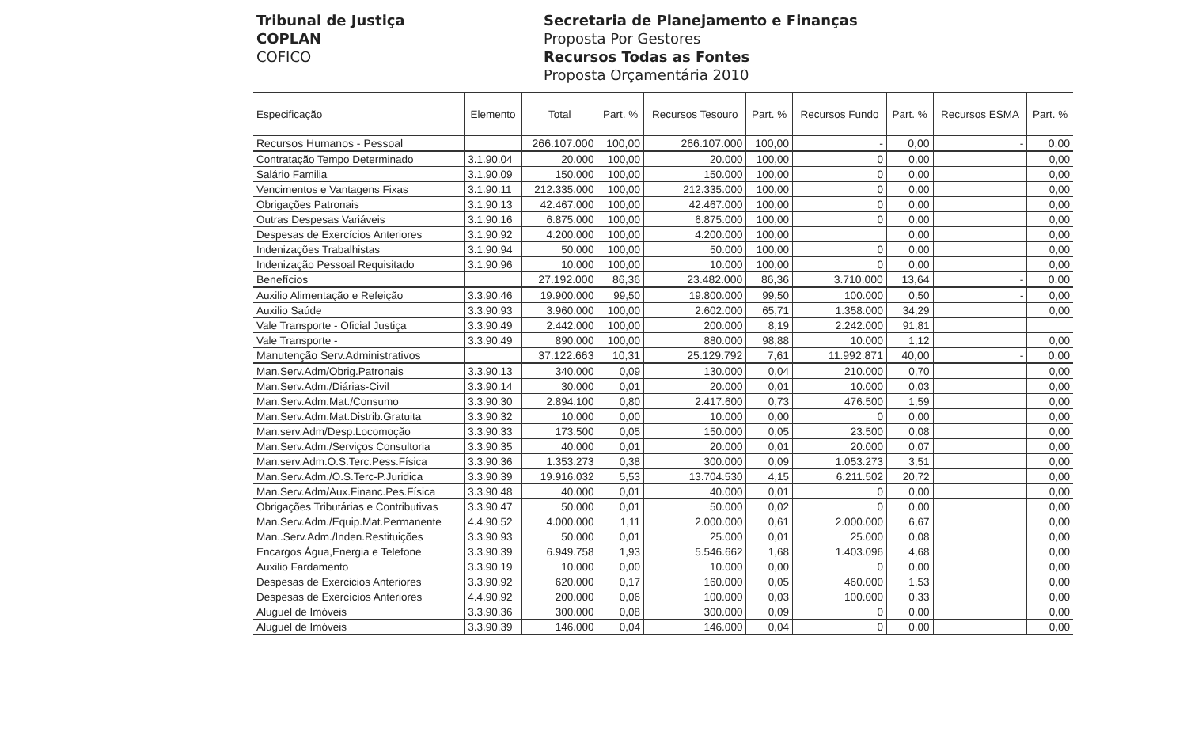Tribunal de Justiça
COPLAN
COFICO
Secretaria de Planejamento e Finanças
Proposta Por Gestores
Recursos Todas as Fontes
Proposta Orçamentária 2010
| Especificação | Elemento | Total | Part. % | Recursos Tesouro | Part. % | Recursos Fundo | Part. % | Recursos ESMA | Part. % |
| --- | --- | --- | --- | --- | --- | --- | --- | --- | --- |
| Recursos Humanos - Pessoal | | 266.107.000 | 100,00 | 266.107.000 | 100,00 | - | 0,00 | - | 0,00 |
| Contratação Tempo Determinado | 3.1.90.04 | 20.000 | 100,00 | 20.000 | 100,00 | 0 | 0,00 | | 0,00 |
| Salário Familia | 3.1.90.09 | 150.000 | 100,00 | 150.000 | 100,00 | 0 | 0,00 | | 0,00 |
| Vencimentos e Vantagens Fixas | 3.1.90.11 | 212.335.000 | 100,00 | 212.335.000 | 100,00 | 0 | 0,00 | | 0,00 |
| Obrigações Patronais | 3.1.90.13 | 42.467.000 | 100,00 | 42.467.000 | 100,00 | 0 | 0,00 | | 0,00 |
| Outras Despesas Variáveis | 3.1.90.16 | 6.875.000 | 100,00 | 6.875.000 | 100,00 | 0 | 0,00 | | 0,00 |
| Despesas de Exercícios Anteriores | 3.1.90.92 | 4.200.000 | 100,00 | 4.200.000 | 100,00 | | 0,00 | | 0,00 |
| Indenizações Trabalhistas | 3.1.90.94 | 50.000 | 100,00 | 50.000 | 100,00 | 0 | 0,00 | | 0,00 |
| Indenização Pessoal Requisitado | 3.1.90.96 | 10.000 | 100,00 | 10.000 | 100,00 | 0 | 0,00 | | 0,00 |
| Benefícios | | 27.192.000 | 86,36 | 23.482.000 | 86,36 | 3.710.000 | 13,64 | - | 0,00 |
| Auxilio Alimentação e Refeição | 3.3.90.46 | 19.900.000 | 99,50 | 19.800.000 | 99,50 | 100.000 | 0,50 | - | 0,00 |
| Auxilio Saúde | 3.3.90.93 | 3.960.000 | 100,00 | 2.602.000 | 65,71 | 1.358.000 | 34,29 | | 0,00 |
| Vale Transporte - Oficial Justiça | 3.3.90.49 | 2.442.000 | 100,00 | 200.000 | 8,19 | 2.242.000 | 91,81 | | |
| Vale Transporte - | 3.3.90.49 | 890.000 | 100,00 | 880.000 | 98,88 | 10.000 | 1,12 | | 0,00 |
| Manutenção Serv.Administrativos | | 37.122.663 | 10,31 | 25.129.792 | 7,61 | 11.992.871 | 40,00 | - | 0,00 |
| Man.Serv.Adm/Obrig.Patronais | 3.3.90.13 | 340.000 | 0,09 | 130.000 | 0,04 | 210.000 | 0,70 | | 0,00 |
| Man.Serv.Adm./Diárias-Civil | 3.3.90.14 | 30.000 | 0,01 | 20.000 | 0,01 | 10.000 | 0,03 | | 0,00 |
| Man.Serv.Adm.Mat./Consumo | 3.3.90.30 | 2.894.100 | 0,80 | 2.417.600 | 0,73 | 476.500 | 1,59 | | 0,00 |
| Man.Serv.Adm.Mat.Distrib.Gratuita | 3.3.90.32 | 10.000 | 0,00 | 10.000 | 0,00 | 0 | 0,00 | | 0,00 |
| Man.serv.Adm/Desp.Locomoção | 3.3.90.33 | 173.500 | 0,05 | 150.000 | 0,05 | 23.500 | 0,08 | | 0,00 |
| Man.Serv.Adm./Serviços Consultoria | 3.3.90.35 | 40.000 | 0,01 | 20.000 | 0,01 | 20.000 | 0,07 | | 0,00 |
| Man.serv.Adm.O.S.Terc.Pess.Física | 3.3.90.36 | 1.353.273 | 0,38 | 300.000 | 0,09 | 1.053.273 | 3,51 | | 0,00 |
| Man.Serv.Adm./O.S.Terc-P.Juridica | 3.3.90.39 | 19.916.032 | 5,53 | 13.704.530 | 4,15 | 6.211.502 | 20,72 | | 0,00 |
| Man.Serv.Adm/Aux.Financ.Pes.Física | 3.3.90.48 | 40.000 | 0,01 | 40.000 | 0,01 | 0 | 0,00 | | 0,00 |
| Obrigações Tributárias e Contributivas | 3.3.90.47 | 50.000 | 0,01 | 50.000 | 0,02 | 0 | 0,00 | | 0,00 |
| Man.Serv.Adm./Equip.Mat.Permanente | 4.4.90.52 | 4.000.000 | 1,11 | 2.000.000 | 0,61 | 2.000.000 | 6,67 | | 0,00 |
| Man..Serv.Adm./Inden.Restituições | 3.3.90.93 | 50.000 | 0,01 | 25.000 | 0,01 | 25.000 | 0,08 | | 0,00 |
| Encargos Água,Energia e Telefone | 3.3.90.39 | 6.949.758 | 1,93 | 5.546.662 | 1,68 | 1.403.096 | 4,68 | | 0,00 |
| Auxilio Fardamento | 3.3.90.19 | 10.000 | 0,00 | 10.000 | 0,00 | 0 | 0,00 | | 0,00 |
| Despesas de Exercicios Anteriores | 3.3.90.92 | 620.000 | 0,17 | 160.000 | 0,05 | 460.000 | 1,53 | | 0,00 |
| Despesas de Exercícios Anteriores | 4.4.90.92 | 200.000 | 0,06 | 100.000 | 0,03 | 100.000 | 0,33 | | 0,00 |
| Aluguel de Imóveis | 3.3.90.36 | 300.000 | 0,08 | 300.000 | 0,09 | 0 | 0,00 | | 0,00 |
| Aluguel de Imóveis | 3.3.90.39 | 146.000 | 0,04 | 146.000 | 0,04 | 0 | 0,00 | | 0,00 |